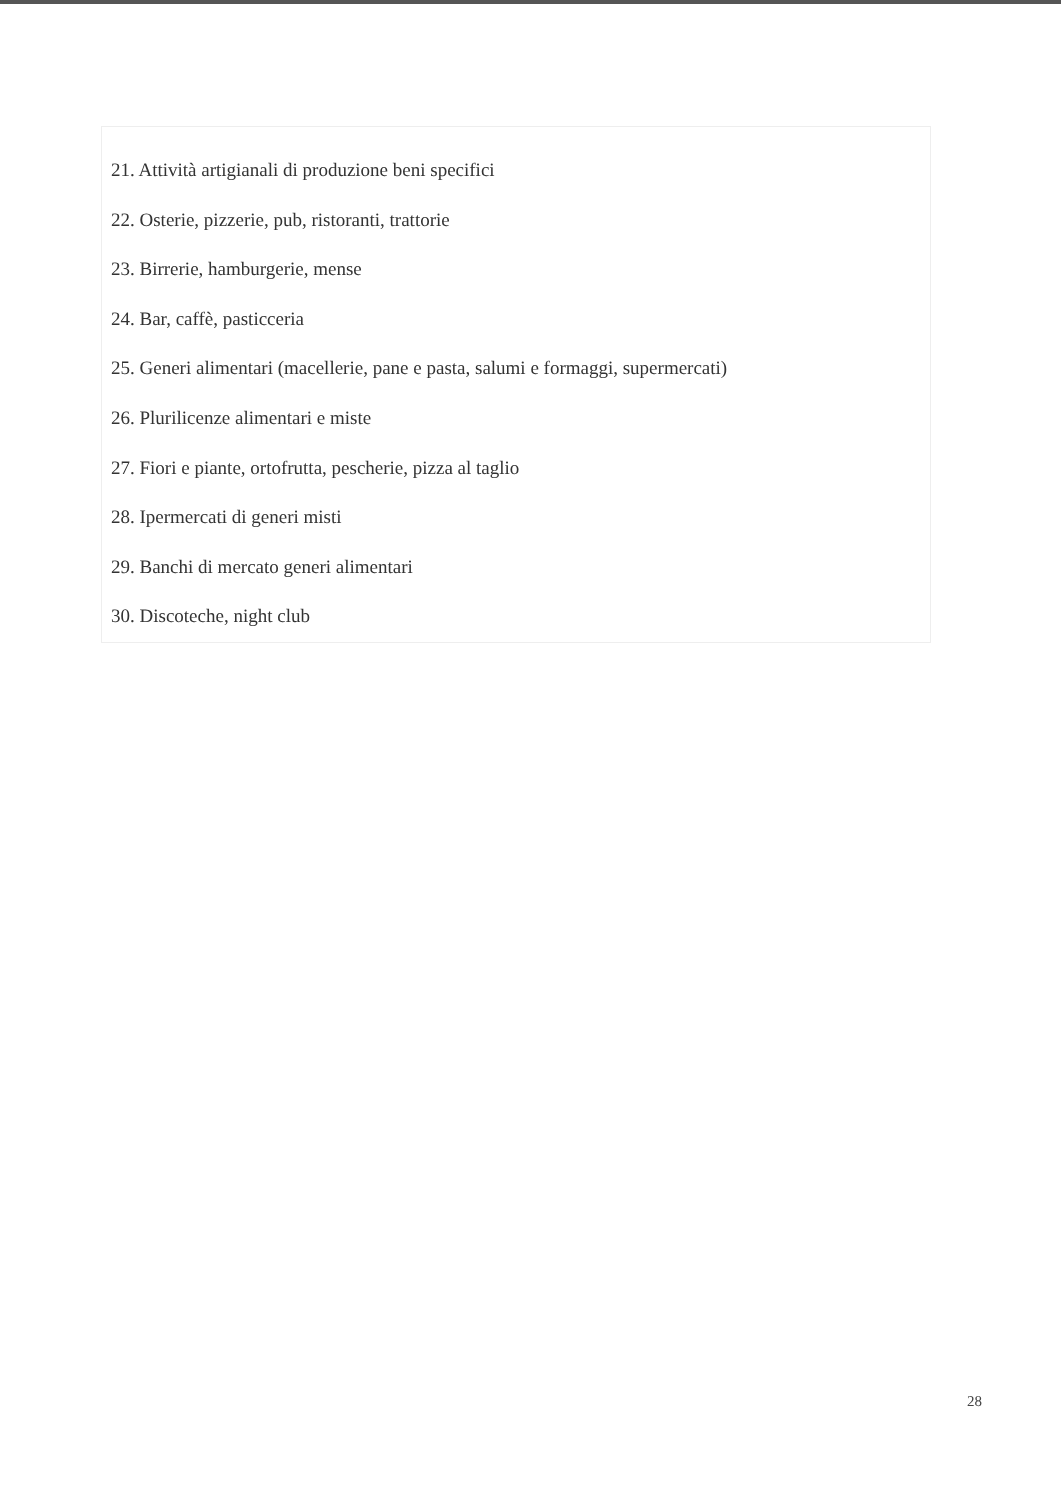21. Attività artigianali di produzione beni specifici
22. Osterie, pizzerie, pub, ristoranti, trattorie
23. Birrerie, hamburgerie, mense
24. Bar, caffè, pasticceria
25. Generi alimentari (macellerie, pane e pasta, salumi e formaggi, supermercati)
26. Plurilicenze alimentari e miste
27. Fiori e piante, ortofrutta, pescherie, pizza al taglio
28. Ipermercati di generi misti
29. Banchi di mercato generi alimentari
30. Discoteche, night club
28